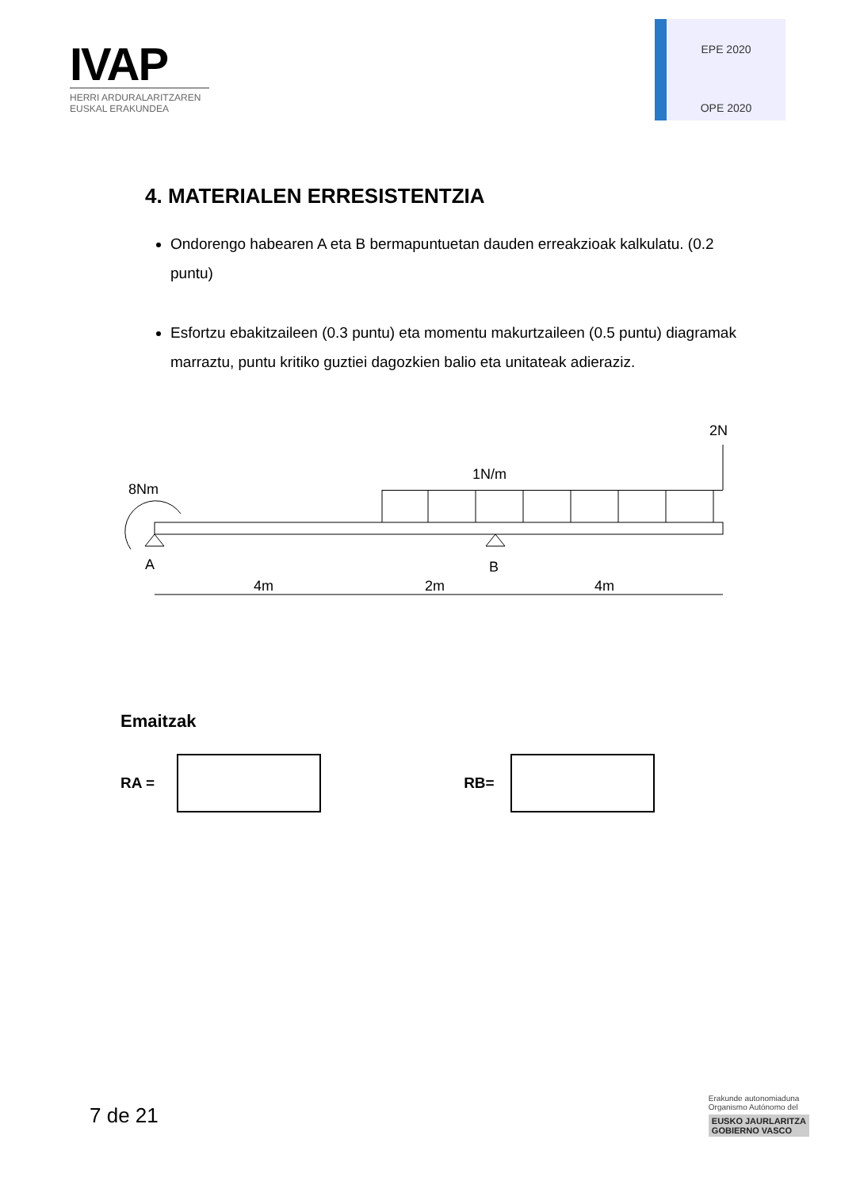IVAP
HERRI ARDURALARITZAREN
EUSKAL ERAKUNDEA
EPE 2020
OPE 2020
4. MATERIALEN ERRESISTENTZIA
Ondorengo habearen A eta B bermapuntuetan dauden erreakzioak kalkulatu. (0.2 puntu)
Esfortzu ebakitzaileen (0.3 puntu) eta momentu makurtzaileen (0.5 puntu) diagramak marraztu, puntu kritiko guztiei dagozkien balio eta unitateak adieraziz.
2N
1N/m
8Nm
A
B
4m
2m
4m
Emaitzak
RA = RB=
7 de 21
Erakunde autonomiaduna
Organismo Autónomo del
EUSKO JAURLARITZA
GOBIERNO VASCO